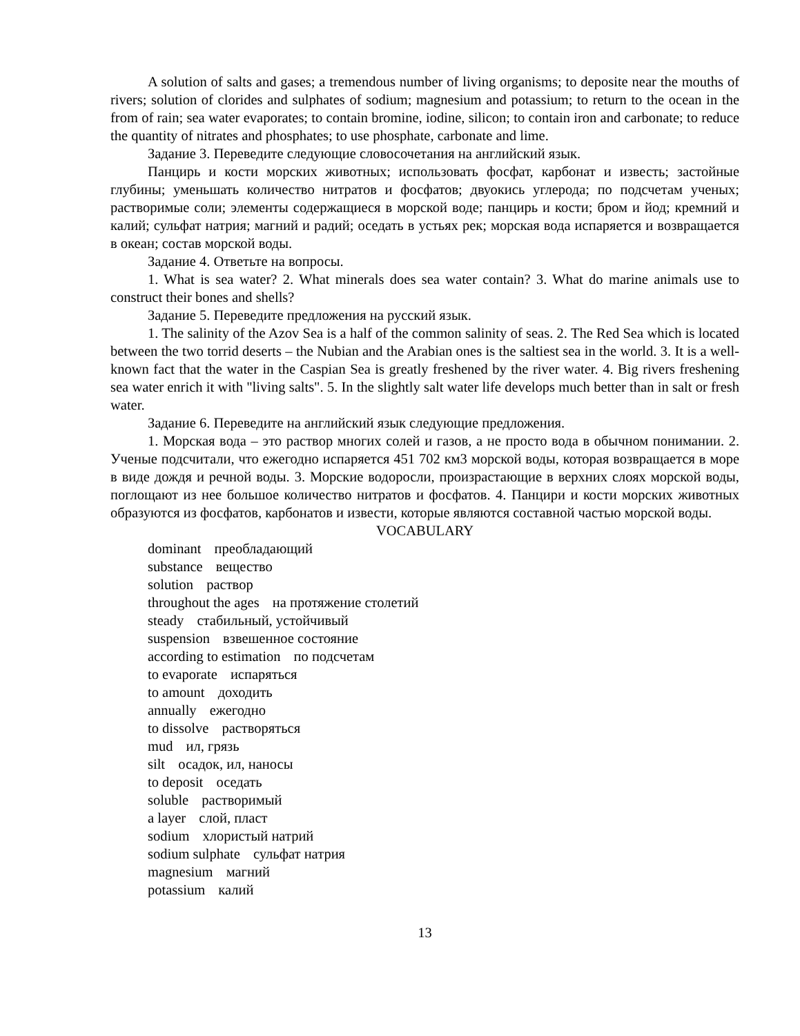A solution of salts and gases; a tremendous number of living organisms; to deposite near the mouths of rivers; solution of clorides and sulphates of sodium; magnesium and potassium; to return to the ocean in the from of rain; sea water evaporates; to contain bromine, iodine, silicon; to contain iron and carbonate; to reduce the quantity of nitrates and phosphates; to use phosphate, carbonate and lime.
Задание 3. Переведите следующие словосочетания на английский язык.
Панцирь и кости морских животных; использовать фосфат, карбонат и известь; застойные глубины; уменьшать количество нитратов и фосфатов; двуокись углерода; по подсчетам ученых; растворимые соли; элементы содержащиеся в морской воде; панцирь и кости; бром и йод; кремний и калий; сульфат натрия; магний и радий; оседать в устьях рек; морская вода испаряется и возвращается в океан; состав морской воды.
Задание 4. Ответьте на вопросы.
1. What is sea water? 2. What minerals does sea water contain? 3. What do marine animals use to construct their bones and shells?
Задание 5. Переведите предложения на русский язык.
1. The salinity of the Azov Sea is a half of the common salinity of seas. 2. The Red Sea which is located between the two torrid deserts – the Nubian and the Arabian ones is the saltiest sea in the world. 3. It is a well-known fact that the water in the Caspian Sea is greatly freshened by the river water. 4. Big rivers freshening sea water enrich it with "living salts". 5. In the slightly salt water life develops much better than in salt or fresh water.
Задание 6. Переведите на английский язык следующие предложения.
1. Морская вода – это раствор многих солей и газов, а не просто вода в обычном понимании. 2. Ученые подсчитали, что ежегодно испаряется 451 702 км3 морской воды, которая возвращается в море в виде дождя и речной воды. 3. Морские водоросли, произрастающие в верхних слоях морской воды, поглощают из нее большое количество нитратов и фосфатов. 4. Панцири и кости морских животных образуются из фосфатов, карбонатов и извести, которые являются составной частью морской воды.
VOCABULARY
dominant преобладающий
substance вещество
solution раствор
throughout the ages на протяжение столетий
steady стабильный, устойчивый
suspension взвешенное состояние
according to estimation по подсчетам
to evaporate испаряться
to amount доходить
annually ежегодно
to dissolve растворяться
mud ил, грязь
silt осадок, ил, наносы
to deposit оседать
soluble растворимый
a layer слой, пласт
sodium хлористый натрий
sodium sulphate сульфат натрия
magnesium магний
potassium калий
13